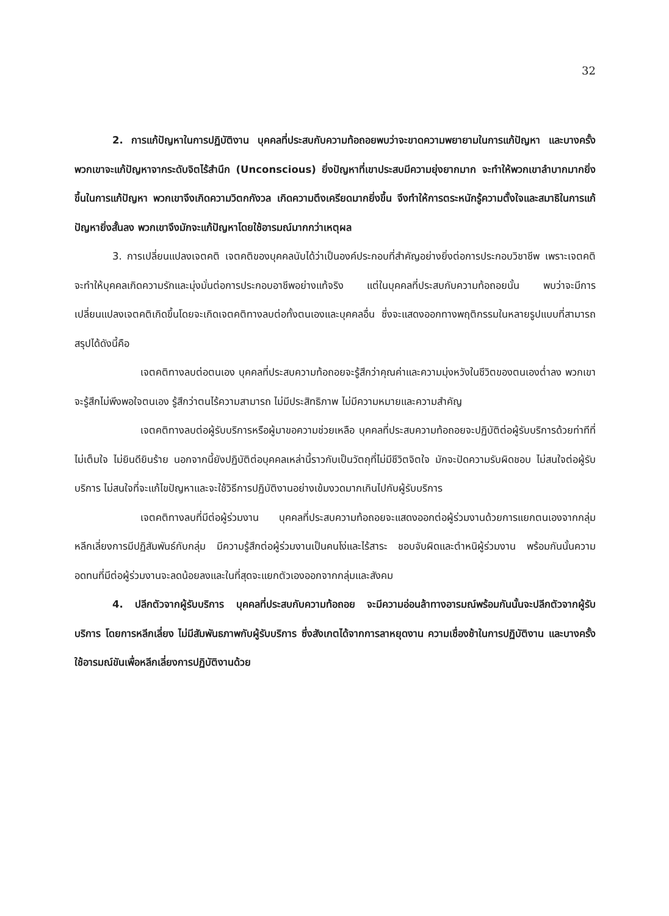32
2. การแก้ปัญหาในการปฏิบัติงาน บุคคลที่ประสบกับความท้อถอยพบว่าจะขาดความพยายามในการแก้ปัญหา และบางครั้งพวกเขาจะแก้ปัญหาจากระดับจิตไร้สำนึก (Unconscious) ยิ่งปัญหาที่เขาประสบมีความยุ่งยากมาก จะทำให้พวกเขาลำบากมากยิ่งขึ้นในการแก้ปัญหา พวกเขาจึงเกิดความวิตกกังวล เกิดความตึงเครียดมากยิ่งขึ้น จึงทำให้การตระหนักรู้ความตั้งใจและสมาธิในการแก้ปัญหายิ่งสั้นลง พวกเขาจึงมักจะแก้ปัญหาโดยใช้อารมณ์มากกว่าเหตุผล
3. การเปลี่ยนแปลงเจตคติ เจตคติของบุคคลนับได้ว่าเป็นองค์ประกอบที่สำคัญอย่างยิ่งต่อการประกอบวิชาชีพ เพราะเจตคติจะทำให้บุคคลเกิดความรักและมุ่งมั่นต่อการประกอบอาชีพอย่างแท้จริง แต่ในบุคคลที่ประสบกับความท้อถอยนั้น พบว่าจะมีการเปลี่ยนแปลงเจตคติเกิดขึ้นโดยจะเกิดเจตคติทางลบต่อทั้งตนเองและบุคคลอื่น ซึ่งจะแสดงออกทางพฤติกรรมในหลายรูปแบบที่สามารถสรุปได้ดังนี้คือ
เจตคติทางลบต่อตนเอง บุคคลที่ประสบความท้อถอยจะรู้สึกว่าคุณค่าและความมุ่งหวังในชีวิตของตนเองต่ำลง พวกเขาจะรู้สึกไม่พึงพอใจตนเอง รู้สึกว่าตนไร้ความสามารถ ไม่มีประสิทธิภาพ ไม่มีความหมายและความสำคัญ
เจตคติทางลบต่อผู้รับบริการหรือผู้มาขอความช่วยเหลือ บุคคลที่ประสบความท้อถอยจะปฏิบัติต่อผู้รับบริการด้วยท่าทีที่ไม่เต็มใจ ไม่ยินดียินร้าย นอกจากนี้ยังปฏิบัติต่อบุคคลเหล่านี้ราวกับเป็นวัตถุที่ไม่มีชีวิตจิตใจ มักจะปัดความรับผิดชอบ ไม่สนใจต่อผู้รับบริการ ไม่สนใจที่จะแก้ไขปัญหาและจะใช้วิธีการปฏิบัติงานอย่างเข้มงวดมากเกินไปกับผู้รับบริการ
เจตคติทางลบที่มีต่อผู้ร่วมงาน บุคคลที่ประสบความท้อถอยจะแสดงออกต่อผู้ร่วมงานด้วยการแยกตนเองจากกลุ่ม หลีกเลี่ยงการมีปฏิสัมพันธ์กับกลุ่ม มีความรู้สึกต่อผู้ร่วมงานเป็นคนโง่และไร้สาระ ชอบจับผิดและตำหนิผู้ร่วมงาน พร้อมกันนั้นความอดทนที่มีต่อผู้ร่วมงานจะลดน้อยลงและในที่สุดจะแยกตัวเองออกจากกลุ่มและสังคม
4. ปลีกตัวจากผู้รับบริการ บุคคลที่ประสบกับความท้อถอย จะมีความอ่อนล้าทางอารมณ์พร้อมกันนั้นจะปลีกตัวจากผู้รับบริการ โดยการหลีกเลี่ยง ไม่มีสัมพันธภาพกับผู้รับบริการ ซึ่งสังเกตได้จากการลาหยุดงาน ความเชื่องช้าในการปฏิบัติงาน และบางครั้งใช้อารมณ์ขันเพื่อหลีกเลี่ยงการปฏิบัติงานด้วย